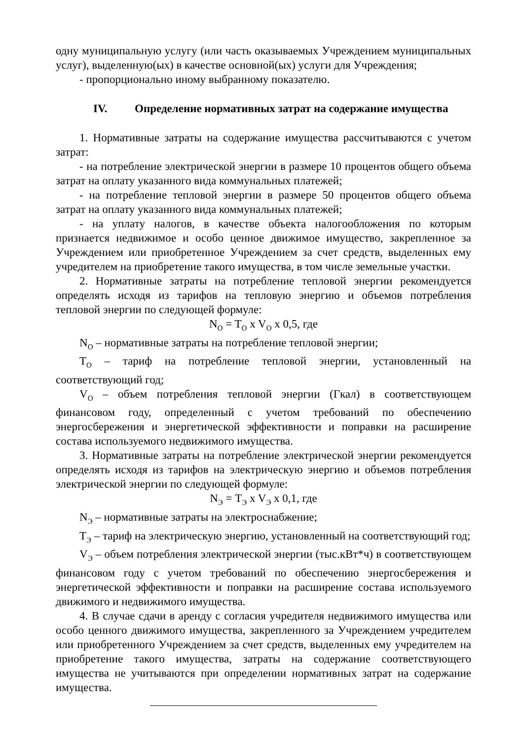одну муниципальную услугу (или часть оказываемых Учреждением муниципальных услуг), выделенную(ых) в качестве основной(ых) услуги для Учреждения;
- пропорционально иному выбранному показателю.
IV. Определение нормативных затрат на содержание имущества
1. Нормативные затраты на содержание имущества рассчитываются с учетом затрат:
- на потребление электрической энергии в размере 10 процентов общего объема затрат на оплату указанного вида коммунальных платежей;
- на потребление тепловой энергии в размере 50 процентов общего объема затрат на оплату указанного вида коммунальных платежей;
- на уплату налогов, в качестве объекта налогообложения по которым признается недвижимое и особо ценное движимое имущество, закрепленное за Учреждением или приобретенное Учреждением за счет средств, выделенных ему учредителем на приобретение такого имущества, в том числе земельные участки.
2. Нормативные затраты на потребление тепловой энергии рекомендуется определять исходя из тарифов на тепловую энергию и объемов потребления тепловой энергии по следующей формуле:
N<sub>O</sub> = T<sub>O</sub> x V<sub>O</sub> x 0,5, где
N<sub>O</sub> – нормативные затраты на потребление тепловой энергии;
T<sub>O</sub> – тариф на потребление тепловой энергии, установленный на соответствующий год;
V<sub>O</sub> – объем потребления тепловой энергии (Гкал) в соответствующем финансовом году, определенный с учетом требований по обеспечению энергосбережения и энергетической эффективности и поправки на расширение состава используемого недвижимого имущества.
3. Нормативные затраты на потребление электрической энергии рекомендуется определять исходя из тарифов на электрическую энергию и объемов потребления электрической энергии по следующей формуле:
N<sub>Э</sub> = T<sub>Э</sub> x V<sub>Э</sub> x 0,1, где
N<sub>Э</sub> – нормативные затраты на электроснабжение;
T<sub>Э</sub> – тариф на электрическую энергию, установленный на соответствующий год;
V<sub>Э</sub> – объем потребления электрической энергии (тыс.кВт*ч) в соответствующем финансовом году с учетом требований по обеспечению энергосбережения и энергетической эффективности и поправки на расширение состава используемого движимого и недвижимого имущества.
4. В случае сдачи в аренду с согласия учредителя недвижимого имущества или особо ценного движимого имущества, закрепленного за Учреждением учредителем или приобретенного Учреждением за счет средств, выделенных ему учредителем на приобретение такого имущества, затраты на содержание соответствующего имущества не учитываются при определении нормативных затрат на содержание имущества.